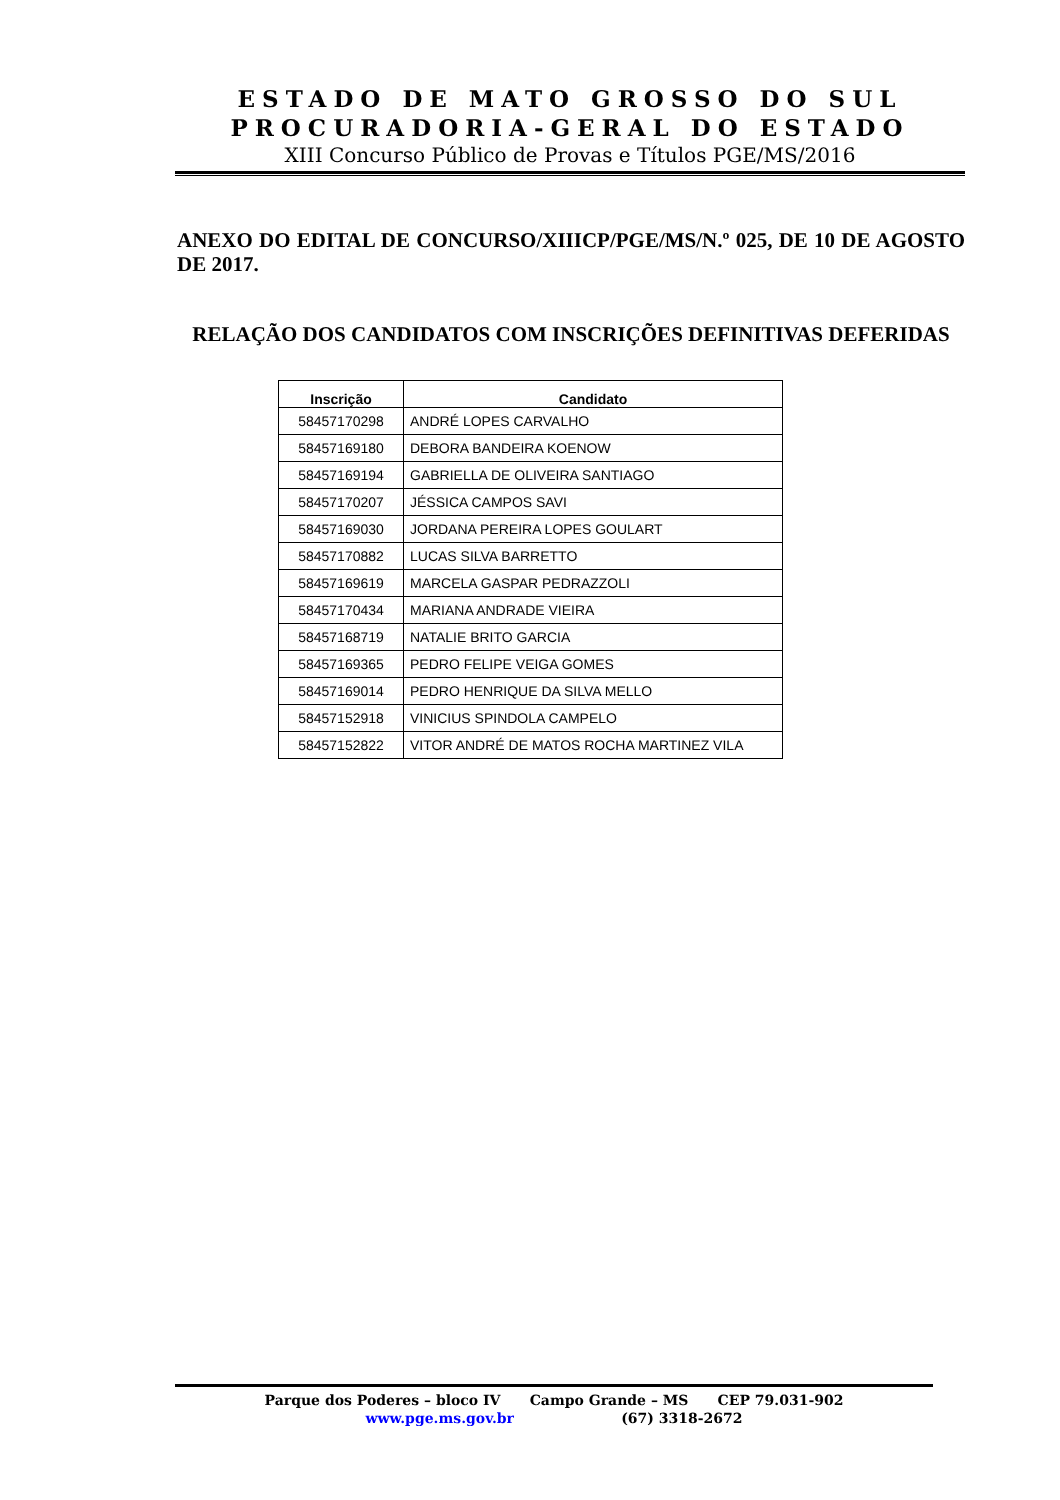ESTADO DE MATO GROSSO DO SUL
PROCURADORIA-GERAL DO ESTADO
XIII Concurso Público de Provas e Títulos PGE/MS/2016
ANEXO DO EDITAL DE CONCURSO/XIIICP/PGE/MS/N.º 025, DE 10 DE AGOSTO DE 2017.
RELAÇÃO DOS CANDIDATOS COM INSCRIÇÕES DEFINITIVAS DEFERIDAS
| Inscrição | Candidato |
| --- | --- |
| 58457170298 | ANDRÉ LOPES CARVALHO |
| 58457169180 | DEBORA BANDEIRA KOENOW |
| 58457169194 | GABRIELLA DE OLIVEIRA SANTIAGO |
| 58457170207 | JÉSSICA CAMPOS SAVI |
| 58457169030 | JORDANA PEREIRA LOPES GOULART |
| 58457170882 | LUCAS SILVA BARRETTO |
| 58457169619 | MARCELA GASPAR PEDRAZZOLI |
| 58457170434 | MARIANA ANDRADE VIEIRA |
| 58457168719 | NATALIE BRITO GARCIA |
| 58457169365 | PEDRO FELIPE VEIGA GOMES |
| 58457169014 | PEDRO HENRIQUE DA SILVA MELLO |
| 58457152918 | VINICIUS SPINDOLA CAMPELO |
| 58457152822 | VITOR ANDRÉ DE MATOS ROCHA MARTINEZ VILA |
Parque dos Poderes – bloco IV Campo Grande – MS CEP 79.031-902
www.pge.ms.gov.br (67) 3318-2672